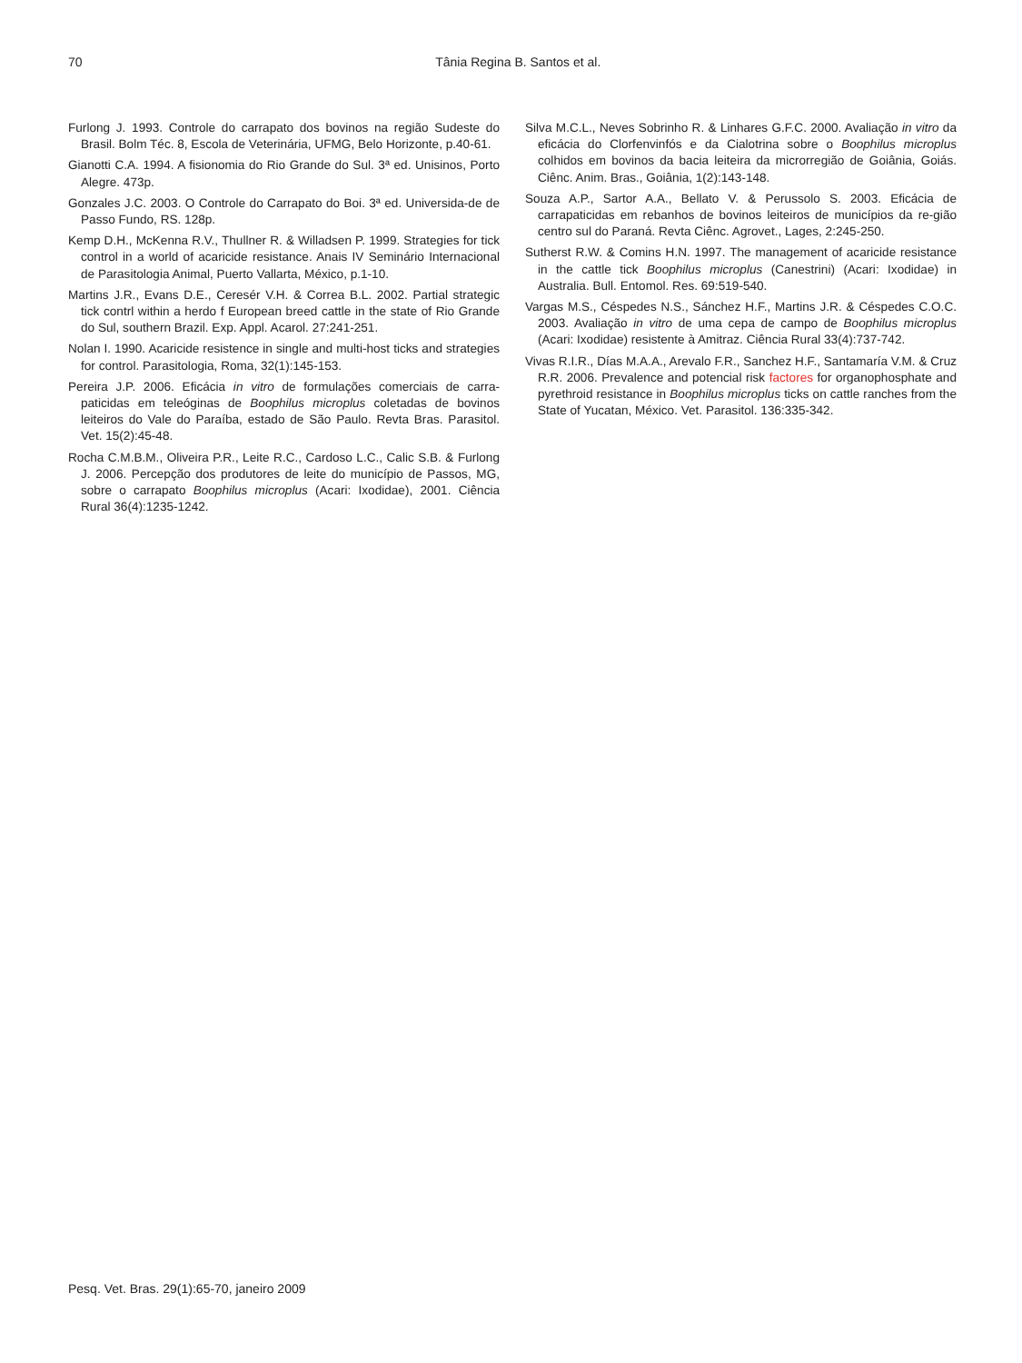70
Tânia Regina B. Santos et al.
Furlong J. 1993. Controle do carrapato dos bovinos na região Sudeste do Brasil. Bolm Téc. 8, Escola de Veterinária, UFMG, Belo Horizonte, p.40-61.
Gianotti C.A. 1994. A fisionomia do Rio Grande do Sul. 3ª ed. Unisinos, Porto Alegre. 473p.
Gonzales J.C. 2003. O Controle do Carrapato do Boi. 3ª ed. Universida-de de Passo Fundo, RS. 128p.
Kemp D.H., McKenna R.V., Thullner R. & Willadsen P. 1999. Strategies for tick control in a world of acaricide resistance. Anais IV Seminário Internacional de Parasitologia Animal, Puerto Vallarta, México, p.1-10.
Martins J.R., Evans D.E., Ceresér V.H. & Correa B.L. 2002. Partial strategic tick contrl within a herdo f European breed cattle in the state of Rio Grande do Sul, southern Brazil. Exp. Appl. Acarol. 27:241-251.
Nolan I. 1990. Acaricide resistence in single and multi-host ticks and strategies for control. Parasitologia, Roma, 32(1):145-153.
Pereira J.P. 2006. Eficácia in vitro de formulações comerciais de carra-paticidas em teleóginas de Boophilus microplus coletadas de bovinos leiteiros do Vale do Paraíba, estado de São Paulo. Revta Bras. Parasitol. Vet. 15(2):45-48.
Rocha C.M.B.M., Oliveira P.R., Leite R.C., Cardoso L.C., Calic S.B. & Furlong J. 2006. Percepção dos produtores de leite do município de Passos, MG, sobre o carrapato Boophilus microplus (Acari: Ixodidae), 2001. Ciência Rural 36(4):1235-1242.
Silva M.C.L., Neves Sobrinho R. & Linhares G.F.C. 2000. Avaliação in vitro da eficácia do Clorfenvinfós e da Cialotrina sobre o Boophilus microplus colhidos em bovinos da bacia leiteira da microrregião de Goiânia, Goiás. Ciênc. Anim. Bras., Goiânia, 1(2):143-148.
Souza A.P., Sartor A.A., Bellato V. & Perussolo S. 2003. Eficácia de carrapaticidas em rebanhos de bovinos leiteiros de municípios da re-gião centro sul do Paraná. Revta Ciênc. Agrovet., Lages, 2:245-250.
Sutherst R.W. & Comins H.N. 1997. The management of acaricide resistance in the cattle tick Boophilus microplus (Canestrini) (Acari: Ixodidae) in Australia. Bull. Entomol. Res. 69:519-540.
Vargas M.S., Céspedes N.S., Sánchez H.F., Martins J.R. & Céspedes C.O.C. 2003. Avaliação in vitro de uma cepa de campo de Boophilus microplus (Acari: Ixodidae) resistente à Amitraz. Ciência Rural 33(4):737-742.
Vivas R.I.R., Días M.A.A., Arevalo F.R., Sanchez H.F., Santamaría V.M. & Cruz R.R. 2006. Prevalence and potencial risk factores for organophosphate and pyrethroid resistance in Boophilus microplus ticks on cattle ranches from the State of Yucatan, México. Vet. Parasitol. 136:335-342.
Pesq. Vet. Bras. 29(1):65-70, janeiro 2009